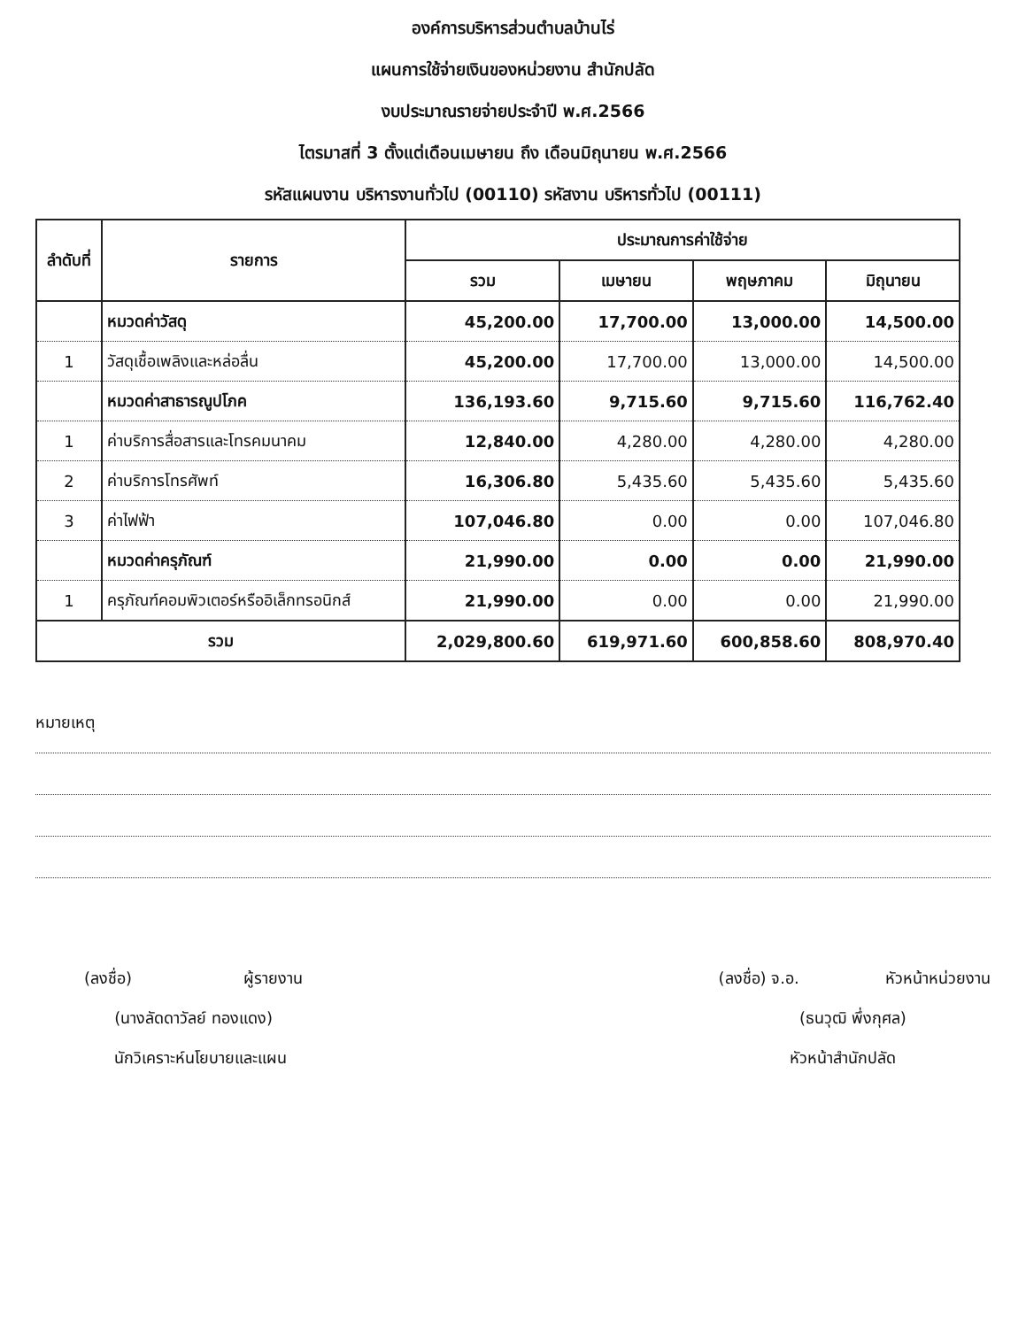องค์การบริหารส่วนตำบลบ้านไร่
แผนการใช้จ่ายเงินของหน่วยงาน สำนักปลัด
งบประมาณรายจ่ายประจำปี พ.ศ.2566
ไตรมาสที่ 3 ตั้งแต่เดือนเมษายน ถึง เดือนมิถุนายน พ.ศ.2566
รหัสแผนงาน บริหารงานทั่วไป (00110) รหัสงาน บริหารทั่วไป (00111)
| ลำดับที่ | รายการ | ประมาณการค่าใช้จ่าย | | | |
| --- | --- | --- | --- | --- | --- |
| | | รวม | เมษายน | พฤษภาคม | มิถุนายน |
| | หมวดค่าวัสดุ | 45,200.00 | 17,700.00 | 13,000.00 | 14,500.00 |
| 1 | วัสดุเชื้อเพลิงและหล่อลื่น | 45,200.00 | 17,700.00 | 13,000.00 | 14,500.00 |
| | หมวดค่าสาธารณูปโภค | 136,193.60 | 9,715.60 | 9,715.60 | 116,762.40 |
| 1 | ค่าบริการสื่อสารและโทรคมนาคม | 12,840.00 | 4,280.00 | 4,280.00 | 4,280.00 |
| 2 | ค่าบริการโทรศัพท์ | 16,306.80 | 5,435.60 | 5,435.60 | 5,435.60 |
| 3 | ค่าไฟฟ้า | 107,046.80 | 0.00 | 0.00 | 107,046.80 |
| | หมวดค่าครุภัณฑ์ | 21,990.00 | 0.00 | 0.00 | 21,990.00 |
| 1 | ครุภัณฑ์คอมพิวเตอร์หรืออิเล็กทรอนิกส์ | 21,990.00 | 0.00 | 0.00 | 21,990.00 |
| รวม | | 2,029,800.60 | 619,971.60 | 600,858.60 | 808,970.40 |
หมายเหตุ
(ลงชื่อ) ผู้รายงาน
(นางลัดดาวัลย์ ทองแดง)
นักวิเคราะห์นโยบายและแผน
(ลงชื่อ) จ.อ. หัวหน้าหน่วยงาน
(ธนวุฒิ พึ่งกุศล)
หัวหน้าสำนักปลัด